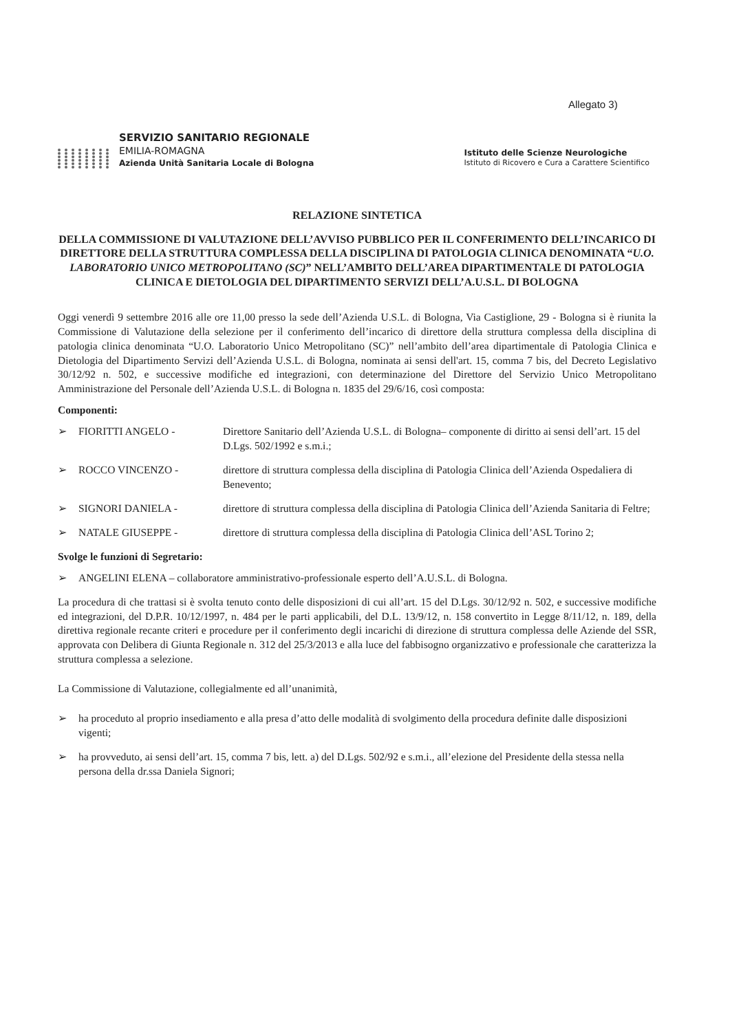Allegato 3)
SERVIZIO SANITARIO REGIONALE
EMILIA-ROMAGNA
Azienda Unità Sanitaria Locale di Bologna
Istituto delle Scienze Neurologiche
Istituto di Ricovero e Cura a Carattere Scientifico
RELAZIONE SINTETICA
DELLA COMMISSIONE DI VALUTAZIONE DELL’AVVISO PUBBLICO PER IL CONFERIMENTO DELL’INCARICO DI DIRETTORE DELLA STRUTTURA COMPLESSA DELLA DISCIPLINA DI PATOLOGIA CLINICA DENOMINATA “U.O. LABORATORIO UNICO METROPOLITANO (SC)” NELL’AMBITO DELL’AREA DIPARTIMENTALE DI PATOLOGIA CLINICA E DIETOLOGIA DEL DIPARTIMENTO SERVIZI DELL’A.U.S.L. DI BOLOGNA
Oggi venerdì 9 settembre 2016 alle ore 11,00 presso la sede dell’Azienda U.S.L. di Bologna, Via Castiglione, 29 - Bologna si è riunita la Commissione di Valutazione della selezione per il conferimento dell’incarico di direttore della struttura complessa della disciplina di patologia clinica denominata “U.O. Laboratorio Unico Metropolitano (SC)” nell’ambito dell’area dipartimentale di Patologia Clinica e Dietologia del Dipartimento Servizi dell’Azienda U.S.L. di Bologna, nominata ai sensi dell'art. 15, comma 7 bis, del Decreto Legislativo 30/12/92 n. 502, e successive modifiche ed integrazioni, con determinazione del Direttore del Servizio Unico Metropolitano Amministrazione del Personale dell’Azienda U.S.L. di Bologna n. 1835 del 29/6/16, così composta:
Componenti:
➢ FIORITTI ANGELO - Direttore Sanitario dell’Azienda U.S.L. di Bologna– componente di diritto ai sensi dell’art. 15 del D.Lgs. 502/1992 e s.m.i.;
➢ ROCCO VINCENZO - direttore di struttura complessa della disciplina di Patologia Clinica dell’Azienda Ospedaliera di Benevento;
➢ SIGNORI DANIELA - direttore di struttura complessa della disciplina di Patologia Clinica dell’Azienda Sanitaria di Feltre;
➢ NATALE GIUSEPPE - direttore di struttura complessa della disciplina di Patologia Clinica dell’ASL Torino 2;
Svolge le funzioni di Segretario:
➢ ANGELINI ELENA – collaboratore amministrativo-professionale esperto dell’A.U.S.L. di Bologna.
La procedura di che trattasi si è svolta tenuto conto delle disposizioni di cui all’art. 15 del D.Lgs. 30/12/92 n. 502, e successive modifiche ed integrazioni, del D.P.R. 10/12/1997, n. 484 per le parti applicabili, del D.L. 13/9/12, n. 158 convertito in Legge 8/11/12, n. 189, della direttiva regionale recante criteri e procedure per il conferimento degli incarichi di direzione di struttura complessa delle Aziende del SSR, approvata con Delibera di Giunta Regionale n. 312 del 25/3/2013 e alla luce del fabbisogno organizzativo e professionale che caratterizza la struttura complessa a selezione.
La Commissione di Valutazione, collegialmente ed all’unanimità,
➢ ha proceduto al proprio insediamento e alla presa d’atto delle modalità di svolgimento della procedura definite dalle disposizioni vigenti;
➢ ha provveduto, ai sensi dell’art. 15, comma 7 bis, lett. a) del D.Lgs. 502/92 e s.m.i., all’elezione del Presidente della stessa nella persona della dr.ssa Daniela Signori;